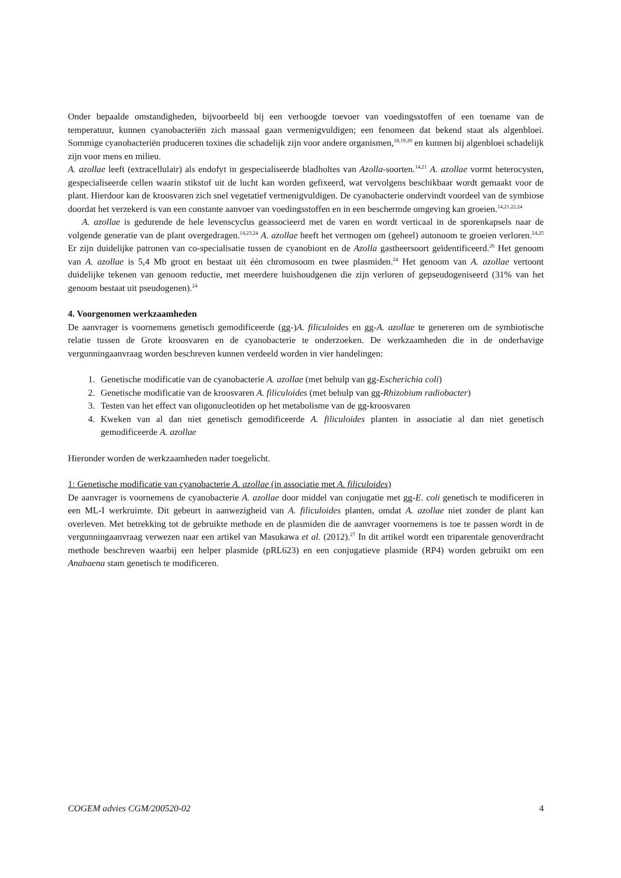Onder bepaalde omstandigheden, bijvoorbeeld bij een verhoogde toevoer van voedingsstoffen of een toename van de temperatuur, kunnen cyanobacteriën zich massaal gaan vermenigvuldigen; een fenomeen dat bekend staat als algenbloei. Sommige cyanobacteriën produceren toxines die schadelijk zijn voor andere organismen,<sup>18,19,20</sup> en kunnen bij algenbloei schadelijk zijn voor mens en milieu.
A. azollae leeft (extracellulair) als endofyt in gespecialiseerde bladholtes van Azolla-soorten.<sup>14,21</sup> A. azollae vormt heterocysten, gespecialiseerde cellen waarin stikstof uit de lucht kan worden gefixeerd, wat vervolgens beschikbaar wordt gemaakt voor de plant. Hierdoor kan de kroosvaren zich snel vegetatief vermenigvuldigen. De cyanobacterie ondervindt voordeel van de symbiose doordat het verzekerd is van een constante aanvoer van voedingsstoffen en in een beschermde omgeving kan groeien.<sup>14,21,22,24</sup>
A. azollae is gedurende de hele levenscyclus geassocieerd met de varen en wordt verticaal in de sporenkapsels naar de volgende generatie van de plant overgedragen.<sup>14,23,24</sup> A. azollae heeft het vermogen om (geheel) autonoom te groeien verloren.<sup>24,25</sup> Er zijn duidelijke patronen van co-specialisatie tussen de cyanobiont en de Azolla gastheersoort geïdentificeerd.<sup>26</sup> Het genoom van A. azollae is 5,4 Mb groot en bestaat uit één chromosoom en twee plasmiden.<sup>24</sup> Het genoom van A. azollae vertoont duidelijke tekenen van genoom reductie, met meerdere huishoudgenen die zijn verloren of gepseudogeniseerd (31% van het genoom bestaat uit pseudogenen).<sup>24</sup>
4. Voorgenomen werkzaamheden
De aanvrager is voornemens genetisch gemodificeerde (gg-)A. filiculoides en gg-A. azollae te genereren om de symbiotische relatie tussen de Grote kroosvaren en de cyanobacterie te onderzoeken. De werkzaamheden die in de onderhavige vergunningaanvraag worden beschreven kunnen verdeeld worden in vier handelingen:
1. Genetische modificatie van de cyanobacterie A. azollae (met behulp van gg-Escherichia coli)
2. Genetische modificatie van de kroosvaren A. filiculoides (met behulp van gg-Rhizobium radiobacter)
3. Testen van het effect van oligonucleotiden op het metabolisme van de gg-kroosvaren
4. Kweken van al dan niet genetisch gemodificeerde A. filiculoides planten in associatie al dan niet genetisch gemodificeerde A. azollae
Hieronder worden de werkzaamheden nader toegelicht.
1: Genetische modificatie van cyanobacterie A. azollae (in associatie met A. filiculoides)
De aanvrager is voornemens de cyanobacterie A. azollae door middel van conjugatie met gg-E. coli genetisch te modificeren in een ML-I werkruimte. Dit gebeurt in aanwezigheid van A. filiculoides planten, omdat A. azollae niet zonder de plant kan overleven. Met betrekking tot de gebruikte methode en de plasmiden die de aanvrager voornemens is toe te passen wordt in de vergunningaanvraag verwezen naar een artikel van Masukawa et al. (2012).<sup>27</sup> In dit artikel wordt een triparentale genoverdracht methode beschreven waarbij een helper plasmide (pRL623) en een conjugatieve plasmide (RP4) worden gebruikt om een Anabaena stam genetisch te modificeren.
COGEM advies CGM/200520-02 4